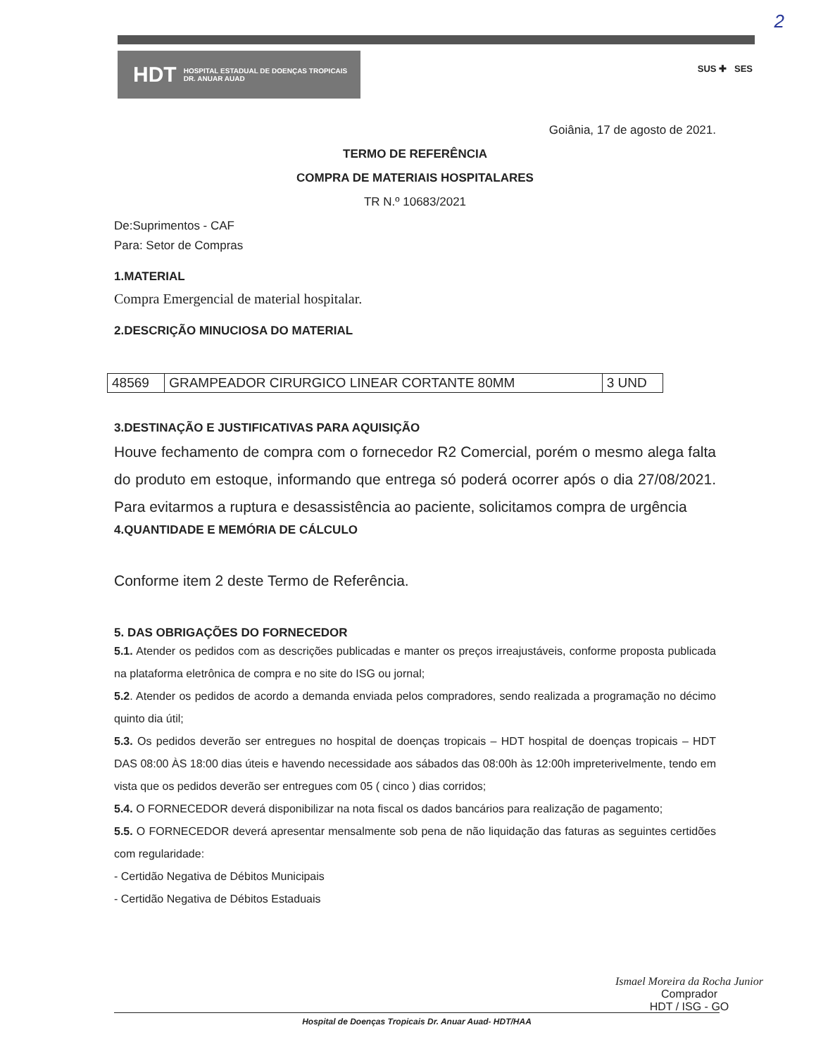2
HDT HOSPITAL ESTADUAL DE DOENÇAS TROPICAIS
DR. ANUAR AUAD
SUS ✚ SES
Goiânia, 17 de agosto de 2021.
TERMO DE REFERÊNCIA
COMPRA DE MATERIAIS HOSPITALARES
TR N.º 10683/2021
De:Suprimentos - CAF
Para: Setor de Compras
1.MATERIAL
Compra Emergencial de material hospitalar.
2.DESCRIÇÃO MINUCIOSA DO MATERIAL
| 48569 | GRAMPEADOR CIRURGICO LINEAR CORTANTE 80MM | 3 UND |
3.DESTINAÇÃO E JUSTIFICATIVAS PARA AQUISIÇÃO
Houve fechamento de compra com o fornecedor R2 Comercial, porém o mesmo alega falta do produto em estoque, informando que entrega só poderá ocorrer após o dia 27/08/2021. Para evitarmos a ruptura e desassistência ao paciente, solicitamos compra de urgência
4.QUANTIDADE E MEMÓRIA DE CÁLCULO
Conforme item 2 deste Termo de Referência.
5. DAS OBRIGAÇÕES DO FORNECEDOR
5.1. Atender os pedidos com as descrições publicadas e manter os preços irreajustáveis, conforme proposta publicada na plataforma eletrônica de compra e no site do ISG ou jornal;
5.2. Atender os pedidos de acordo a demanda enviada pelos compradores, sendo realizada a programação no décimo quinto dia útil;
5.3. Os pedidos deverão ser entregues no hospital de doenças tropicais – HDT hospital de doenças tropicais – HDT DAS 08:00 ÀS 18:00 dias úteis e havendo necessidade aos sábados das 08:00h às 12:00h impreterivelmente, tendo em vista que os pedidos deverão ser entregues com 05 ( cinco ) dias corridos;
5.4. O FORNECEDOR deverá disponibilizar na nota fiscal os dados bancários para realização de pagamento;
5.5. O FORNECEDOR deverá apresentar mensalmente sob pena de não liquidação das faturas as seguintes certidões com regularidade:
- Certidão Negativa de Débitos Municipais
- Certidão Negativa de Débitos Estaduais
Ismael Moreira da Rocha Junior
Comprador
HDT / ISG - GO
Hospital de Doenças Tropicais Dr. Anuar Auad- HDT/HAA